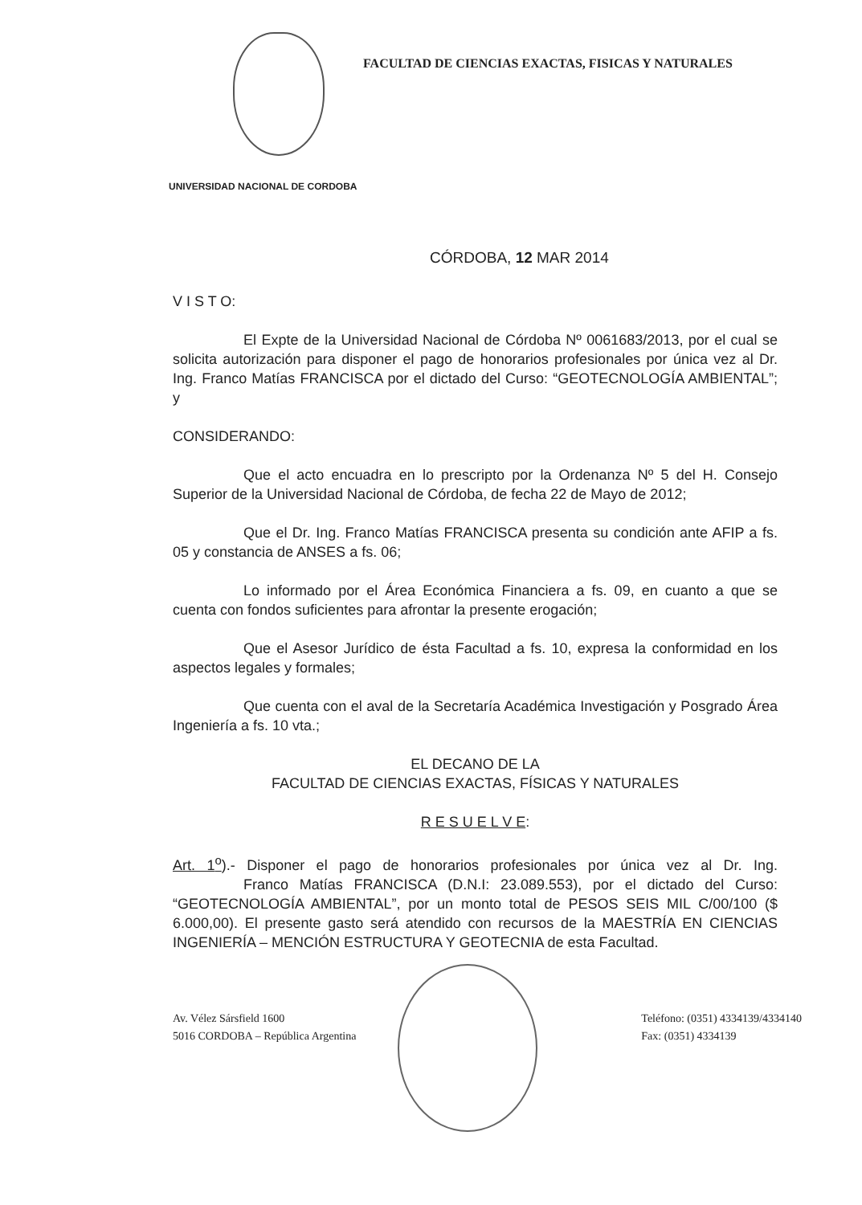FACULTAD DE CIENCIAS EXACTAS, FISICAS Y NATURALES
UNIVERSIDAD NACIONAL DE CORDOBA
CÓRDOBA, 12 MAR 2014
V I S T O:
El Expte de la Universidad Nacional de Córdoba Nº 0061683/2013, por el cual se solicita autorización para disponer el pago de honorarios profesionales por única vez al Dr. Ing. Franco Matías FRANCISCA por el dictado del Curso: “GEOTECNOLOGÍA AMBIENTAL”; y
CONSIDERANDO:
Que el acto encuadra en lo prescripto por la Ordenanza Nº 5 del H. Consejo Superior de la Universidad Nacional de Córdoba, de fecha 22 de Mayo de 2012;
Que el Dr. Ing. Franco Matías FRANCISCA presenta su condición ante AFIP a fs. 05 y constancia de ANSES a fs. 06;
Lo informado por el Área Económica Financiera a fs. 09, en cuanto a que se cuenta con fondos suficientes para afrontar la presente erogación;
Que el Asesor Jurídico de ésta Facultad a fs. 10, expresa la conformidad en los aspectos legales y formales;
Que cuenta con el aval de la Secretaría Académica Investigación y Posgrado Área Ingeniería a fs. 10 vta.;
EL DECANO DE LA
FACULTAD DE CIENCIAS EXACTAS, FÍSICAS Y NATURALES
R E S U E L V E:
Art. 1<sup>o</sup>).- Disponer el pago de honorarios profesionales por única vez al Dr. Ing. Franco Matías FRANCISCA (D.N.I: 23.089.553), por el dictado del Curso: “GEOTECNOLOGÍA AMBIENTAL”, por un monto total de PESOS SEIS MIL C/00/100 ($ 6.000,00). El presente gasto será atendido con recursos de la MAESTRÍA EN CIENCIAS INGENIERÍA – MENCIÓN ESTRUCTURA Y GEOTECNIA de esta Facultad.
Av. Vélez Sársfield 1600
5016 CORDOBA – República Argentina
Teléfono: (0351) 4334139/4334140
Fax: (0351) 4334139